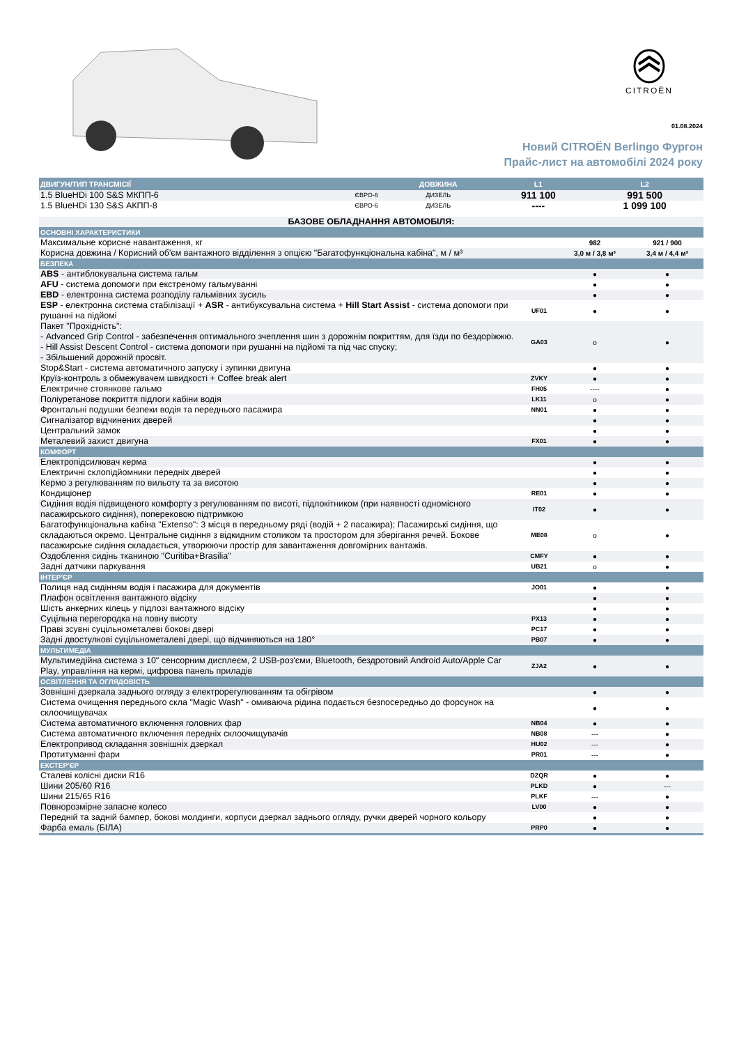CITROËN
01.08.2024
Новий CITROËN Berlingo Фургон
Прайс-лист на автомобілі 2024 року
| ДВИГУН/ТИП ТРАНСМІСІЇ | | ДОВЖИНА | L1 | L2 |
| --- | --- | --- | --- | --- |
| 1.5 BlueHDi 100 S&S МКПП-6 | ЄВРО-6 | ДИЗЕЛЬ | 911 100 | 991 500 |
| 1.5 BlueHDi 130 S&S АКПП-8 | ЄВРО-6 | ДИЗЕЛЬ | ---- | 1 099 100 |
| БАЗОВЕ ОБЛАДНАННЯ АВТОМОБІЛЯ: | | | |
| ОСНОВНІ ХАРАКТЕРИСТИКИ | | | |
| Максимальне корисне навантаження, кг | | 982 | 921 / 900 |
| Корисна довжина / Корисний об'єм вантажного відділення з опцією "Багатофункціональна кабіна", м / м³ | | 3,0 м / 3,8 м³ | 3,4 м / 4,4 м³ |
| БЕЗПЕКА | | | |
| ABS - антиблокувальна система гальм | | ● | ● |
| AFU - система допомоги при екстреному гальмуванні | | ● | ● |
| EBD - електронна система розподілу гальмівних зусиль | | ● | ● |
| ESP - електронна система стабілізації + ASR - антибуксувальна система + Hill Start Assist - система допомоги при рушанні на підйомі | UF01 | ● | ● |
| Пакет "Прохідність": - Advanced Grip Control - забезпечення оптимального зчеплення шин з дорожнім покриттям, для їзди по бездоріжжю. - Hill Assist Descent Control - система допомоги при рушанні на підйомі та під час спуску; - Збільшений дорожній просвіт. | GA03 | o | ● |
| Stop&Start - система автоматичного запуску і зупинки двигуна | | ● | ● |
| Круїз-контроль з обмежувачем швидкості + Coffee break alert | ZVKY | ● | ● |
| Електричне стоянкове гальмо | FH05 | ---- | ● |
| Поліуретанове покриття підлоги кабіни водія | LK11 | o | ● |
| Фронтальні подушки безпеки водія та переднього пасажира | NN01 | ● | ● |
| Сигналізатор відчинених дверей | | ● | ● |
| Центральний замок | | ● | ● |
| Металевий захист двигуна | FX01 | ● | ● |
| КОМФОРТ | | | |
| Електропідсилювач керма | | ● | ● |
| Електричні склопідйомники передніх дверей | | ● | ● |
| Кермо з регулюванням по вильоту та за висотою | | ● | ● |
| Кондиціонер | RE01 | ● | ● |
| Сидіння водія підвищеного комфорту з регулюванням по висоті, підлокітником (при наявності одномісного пасажирського сидіння), поперековою підтримкою | IT02 | ● | ● |
| Багатофункціональна кабіна "Extenso": 3 місця в передньому ряді (водій + 2 пасажира); Пасажирські сидіння, що складаються окремо. Центральне сидіння з відкидним столиком та простором для зберігання речей. Бокове пасажирське сидіння складається, утворюючи простір для завантаження довгомірних вантажів. | ME08 | o | ● |
| Оздоблення сидінь тканиною "Curitiba+Brasilia" | CMFY | ● | ● |
| Задні датчики паркування | UB21 | o | ● |
| ІНТЕР'ЄР | | | |
| Полиця над сидінням водія і пасажира для документів | JO01 | ● | ● |
| Плафон освітлення вантажного відсіку | | ● | ● |
| Шість анкерних кілець у підлозі вантажного відсіку | | ● | ● |
| Суцільна перегородка на повну висоту | PX13 | ● | ● |
| Праві зсувні суцільнометалеві бокові двері | PC17 | ● | ● |
| Задні двостулкові суцільнометалеві двері, що відчиняються на 180° | PB07 | ● | ● |
| МУЛЬТИМЕДІА | | | |
| Мультимедійна система з 10" сенсорним дисплеєм, 2 USB-роз'єми, Bluetooth, бездротовий Android Auto/Apple Car Play, управління на кермі, цифрова панель приладів | ZJA2 | ● | ● |
| ОСВІТЛЕННЯ ТА ОГЛЯДОВІСТЬ | | | |
| Зовнішні дзеркала заднього огляду з електрорегулюванням та обігрівом | | ● | ● |
| Система очищення переднього скла "Magic Wash" - омиваюча рідина подається безпосередньо до форсунок на склоочищувачах | | ● | ● |
| Система автоматичного включення головних фар | NB04 | ● | ● |
| Система автоматичного включення передніх склоочищувачів | NB08 | --- | ● |
| Електропривод складання зовнішніх дзеркал | HU02 | --- | ● |
| Протитуманні фари | PR01 | --- | ● |
| ЕКСТЕР'ЄР | | | |
| Сталеві колісні диски R16 | DZQR | ● | ● |
| Шини 205/60 R16 | PLKD | ● | --- |
| Шини 215/65 R16 | PLKF | --- | ● |
| Повнорозмірне запасне колесо | LV00 | ● | ● |
| Передній та задній бампер, бокові молдинги, корпуси дзеркал заднього огляду, ручки дверей чорного кольору | | ● | ● |
| Фарба емаль (БІЛА) | PRP0 | ● | ● |